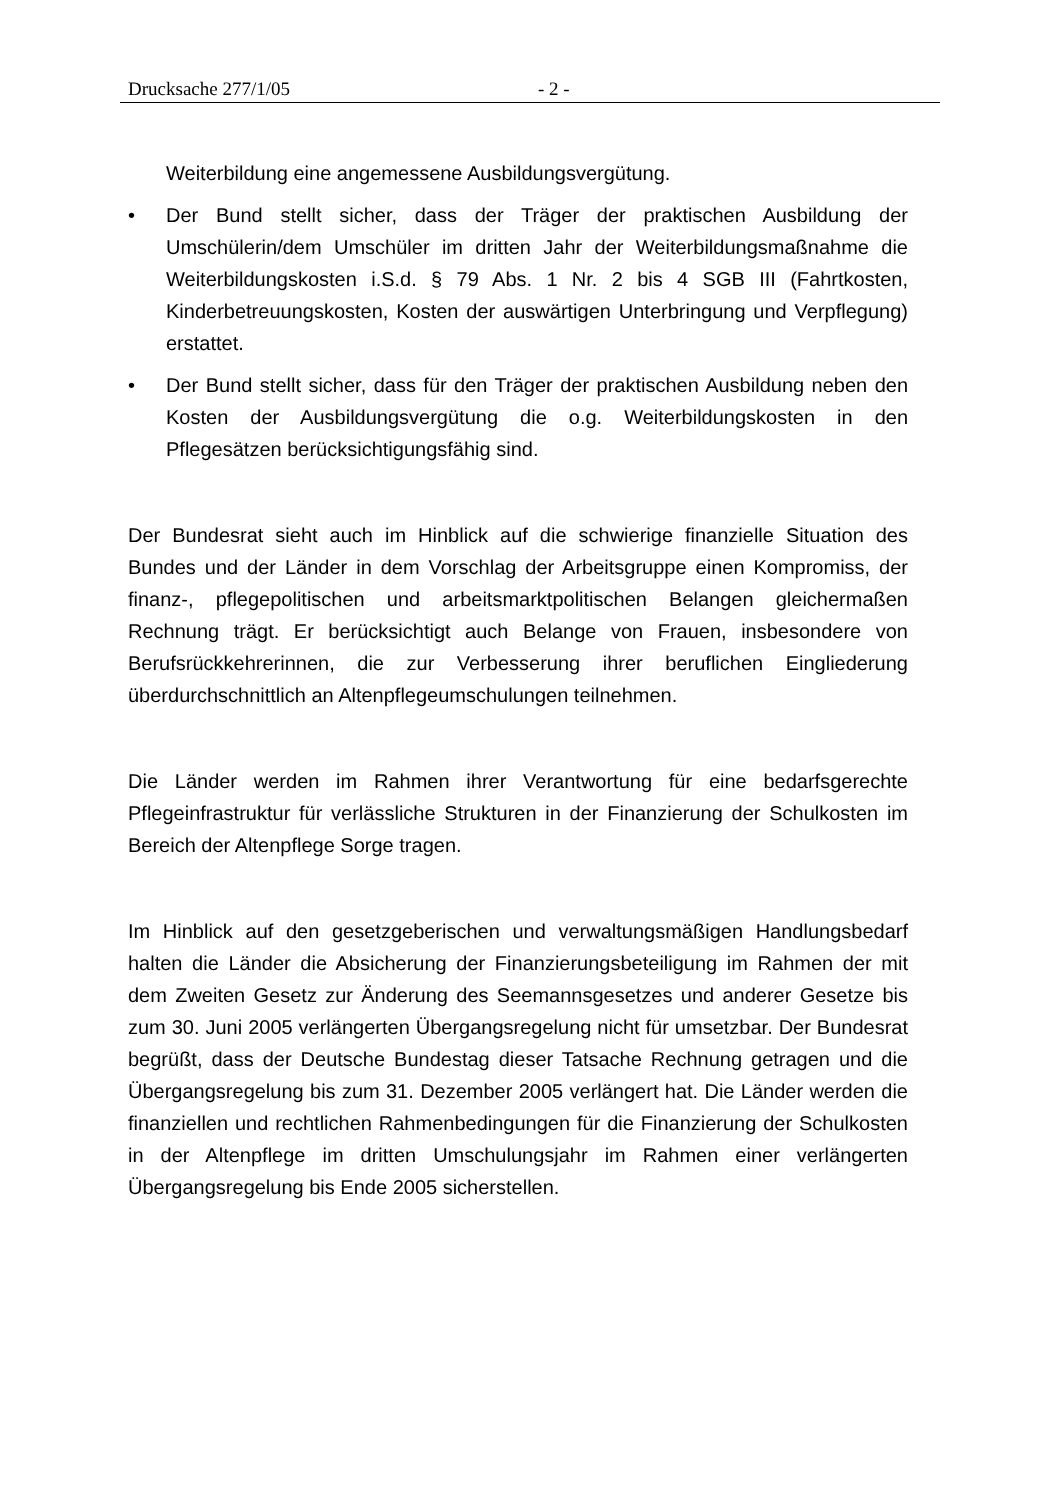Drucksache 277/1/05 - 2 -
Weiterbildung eine angemessene Ausbildungsvergütung.
• Der Bund stellt sicher, dass der Träger der praktischen Ausbildung der Umschülerin/dem Umschüler im dritten Jahr der Weiterbildungsmaßnahme die Weiterbildungskosten i.S.d. § 79 Abs. 1 Nr. 2 bis 4 SGB III (Fahrtkosten, Kinderbetreuungskosten, Kosten der auswärtigen Unterbringung und Verpflegung) erstattet.
• Der Bund stellt sicher, dass für den Träger der praktischen Ausbildung neben den Kosten der Ausbildungsvergütung die o.g. Weiterbildungskosten in den Pflegesätzen berücksichtigungsfähig sind.
Der Bundesrat sieht auch im Hinblick auf die schwierige finanzielle Situation des Bundes und der Länder in dem Vorschlag der Arbeitsgruppe einen Kompromiss, der finanz-, pflegepolitischen und arbeitsmarktpolitischen Belangen gleichermaßen Rechnung trägt. Er berücksichtigt auch Belange von Frauen, insbesondere von Berufsrückkehrerinnen, die zur Verbesserung ihrer beruflichen Eingliederung überdurchschnittlich an Altenpflegeumschulungen teilnehmen.
Die Länder werden im Rahmen ihrer Verantwortung für eine bedarfsgerechte Pflegeinfrastruktur für verlässliche Strukturen in der Finanzierung der Schulkosten im Bereich der Altenpflege Sorge tragen.
Im Hinblick auf den gesetzgeberischen und verwaltungsmäßigen Handlungsbedarf halten die Länder die Absicherung der Finanzierungsbeteiligung im Rahmen der mit dem Zweiten Gesetz zur Änderung des Seemannsgesetzes und anderer Gesetze bis zum 30. Juni 2005 verlängerten Übergangsregelung nicht für umsetzbar. Der Bundesrat begrüßt, dass der Deutsche Bundestag dieser Tatsache Rechnung getragen und die Übergangsregelung bis zum 31. Dezember 2005 verlängert hat. Die Länder werden die finanziellen und rechtlichen Rahmenbedingungen für die Finanzierung der Schulkosten in der Altenpflege im dritten Umschulungsjahr im Rahmen einer verlängerten Übergangsregelung bis Ende 2005 sicherstellen.